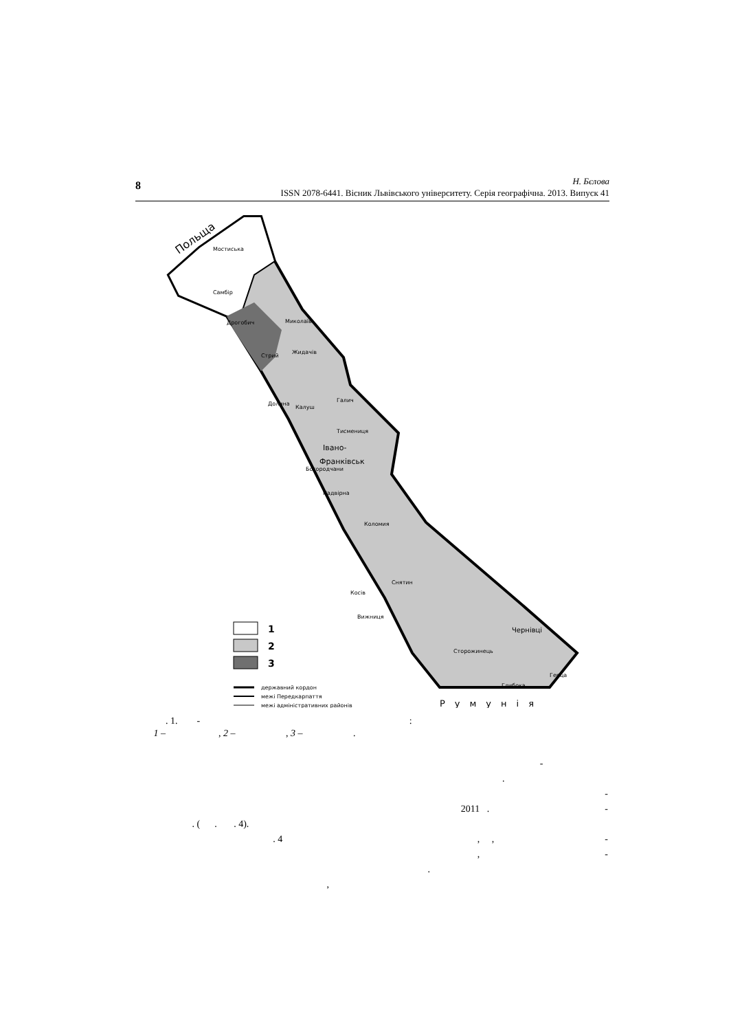8
Н. Бєлова
ISSN 2078-6441. Вісник Львівського університету. Серія географічна. 2013. Випуск 41
Польща
Мостиська
Самбір
Дрогобич
Миколаїв
Жидачів
Стрий
Долина
Калуш
Галич
Тисмениця
Івано-
Франківськ
Богородчани
Надвірна
Коломия
Снятин
Косів
Вижниця
Чернівці
Сторожинець
Герца
Глибока
1
2
3
державний кордон
межі Передкарпаття
межі адміністративних районів
Румунія
. 1. - :
1 – , 2 – , 3 – .
-
.
-
2011 . -
. ( . . 4).
. 4 , , -
, -
.
,